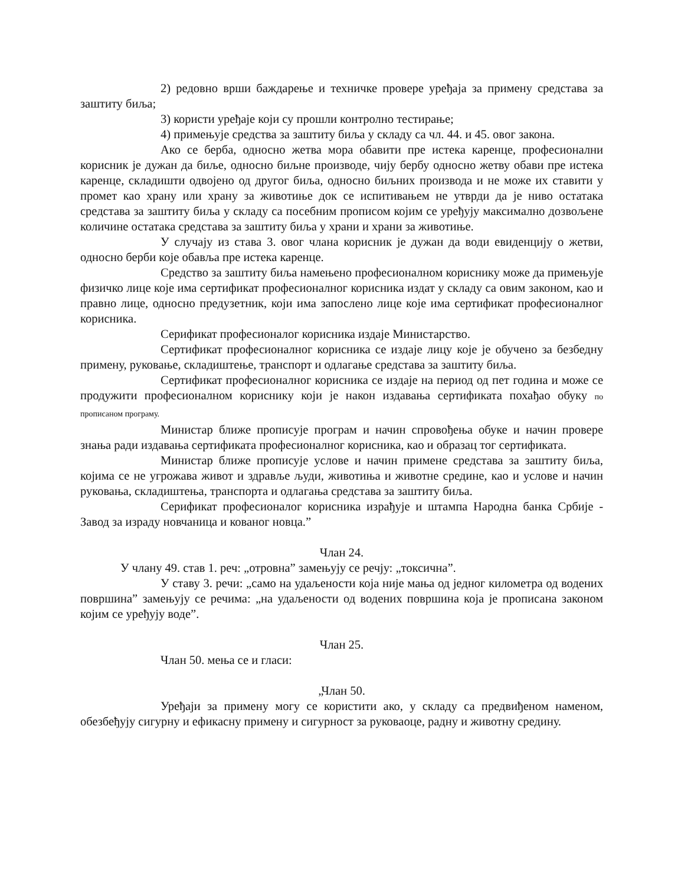2) редовно врши баждарење и техничке провере уређаја за примену средстава за заштиту биља;
3) користи уређаје који су прошли контролно тестирање;
4) примењује средства за заштиту биља у складу са чл. 44. и 45. овог закона.
Ако се берба, односно жетва мора обавити пре истека каренце, професионални корисник је дужан да биље, односно биљне производе, чију бербу односно жетву обави пре истека каренце, складишти одвојено од другог биља, односно биљних производа и не може их ставити у промет као храну или храну за животиње док се испитивањем не утврди да је ниво остатака средстава за заштиту биља у складу са посебним прописом којим се уређују максимално дозвољене количине остатака средстава за заштиту биља у храни и храни за животиње.
У случају из става 3. овог члана корисник је дужан да води евиденцију о жетви, односно берби које обавља пре истека каренце.
Средство за заштиту биља намењено професионалном кориснику може да примењује физичко лице које има сертификат професионалног корисника издат у складу са овим законом, као и правно лице, односно предузетник, који има запослено лице које има сертификат професионалног корисника.
Серификат професионалог корисника издаје Министарство.
Сертификат професионалног корисника се издаје лицу које је обучено за безбедну примену, руковање, складиштење, транспорт и одлагање средстава за заштиту биља.
Сертификат професионалног корисника се издаје на период од пет година и може се продужити професионалном кориснику који је након издавања сертификата похађао обуку по прописаном програму.
Министар ближе прописује програм и начин спровођења обуке и начин провере знања ради издавања сертификата професионалног корисника, као и образац тог сертификата.
Министар ближе прописује услове и начин примене средстава за заштиту биља, којима се не угрожава живот и здравље људи, животиња и животне средине, као и услове и начин руковања, складиштења, транспорта и одлагања средстава за заштиту биља.
Серификат професионалог корисника израђује и штампа Народна банка Србије - Завод за израду новчаница и кованог новца.”
Члан 24.
У члану 49. став 1. реч: „отровна” замењују се речју: „токсична”.
У ставу 3. речи: „само на удаљености која није мања од једног километра од водених површина” замењују се речима: „на удаљености од водених површина која је прописана законом којим се уређују воде”.
Члан 25.
Члан 50. мења се и гласи:
„Члан 50.
Уређаји за примену могу се користити ако, у складу са предвиђеном наменом, обезбеђују сигурну и ефикасну примену и сигурност за руковаоце, радну и животну средину.